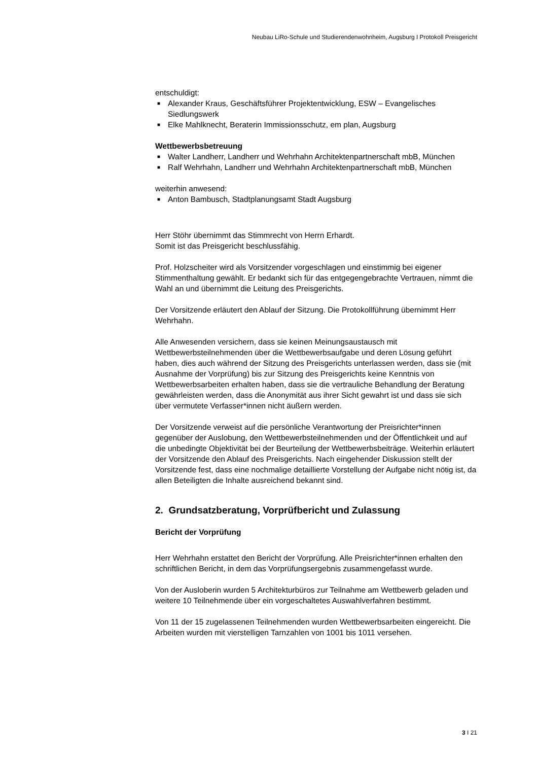Neubau LiRo-Schule und Studierendenwohnheim, Augsburg I Protokoll Preisgericht
entschuldigt:
■ Alexander Kraus, Geschäftsführer Projektentwicklung, ESW – Evangelisches Siedlungswerk
■ Elke Mahlknecht, Beraterin Immissionsschutz, em plan, Augsburg
Wettbewerbsbetreuung
■ Walter Landherr, Landherr und Wehrhahn Architektenpartnerschaft mbB, München
■ Ralf Wehrhahn, Landherr und Wehrhahn Architektenpartnerschaft mbB, München
weiterhin anwesend:
■ Anton Bambusch, Stadtplanungsamt Stadt Augsburg
Herr Stöhr übernimmt das Stimmrecht von Herrn Erhardt.
Somit ist das Preisgericht beschlussfähig.
Prof. Holzscheiter wird als Vorsitzender vorgeschlagen und einstimmig bei eigener Stimmenthaltung gewählt. Er bedankt sich für das entgegengebrachte Vertrauen, nimmt die Wahl an und übernimmt die Leitung des Preisgerichts.
Der Vorsitzende erläutert den Ablauf der Sitzung. Die Protokollführung übernimmt Herr Wehrhahn.
Alle Anwesenden versichern, dass sie keinen Meinungsaustausch mit Wettbewerbsteilnehmenden über die Wettbewerbsaufgabe und deren Lösung geführt haben, dies auch während der Sitzung des Preisgerichts unterlassen werden, dass sie (mit Ausnahme der Vorprüfung) bis zur Sitzung des Preisgerichts keine Kenntnis von Wettbewerbsarbeiten erhalten haben, dass sie die vertrauliche Behandlung der Beratung gewährleisten werden, dass die Anonymität aus ihrer Sicht gewahrt ist und dass sie sich über vermutete Verfasser*innen nicht äußern werden.
Der Vorsitzende verweist auf die persönliche Verantwortung der Preisrichter*innen gegenüber der Auslobung, den Wettbewerbsteilnehmenden und der Öffentlichkeit und auf die unbedingte Objektivität bei der Beurteilung der Wettbewerbsbeiträge. Weiterhin erläutert der Vorsitzende den Ablauf des Preisgerichts. Nach eingehender Diskussion stellt der Vorsitzende fest, dass eine nochmalige detaillierte Vorstellung der Aufgabe nicht nötig ist, da allen Beteiligten die Inhalte ausreichend bekannt sind.
2. Grundsatzberatung, Vorprüfbericht und Zulassung
Bericht der Vorprüfung
Herr Wehrhahn erstattet den Bericht der Vorprüfung. Alle Preisrichter*innen erhalten den schriftlichen Bericht, in dem das Vorprüfungsergebnis zusammengefasst wurde.
Von der Ausloberin wurden 5 Architekturbüros zur Teilnahme am Wettbewerb geladen und weitere 10 Teilnehmende über ein vorgeschaltetes Auswahlverfahren bestimmt.
Von 11 der 15 zugelassenen Teilnehmenden wurden Wettbewerbsarbeiten eingereicht. Die Arbeiten wurden mit vierstelligen Tarnzahlen von 1001 bis 1011 versehen.
3 I 21